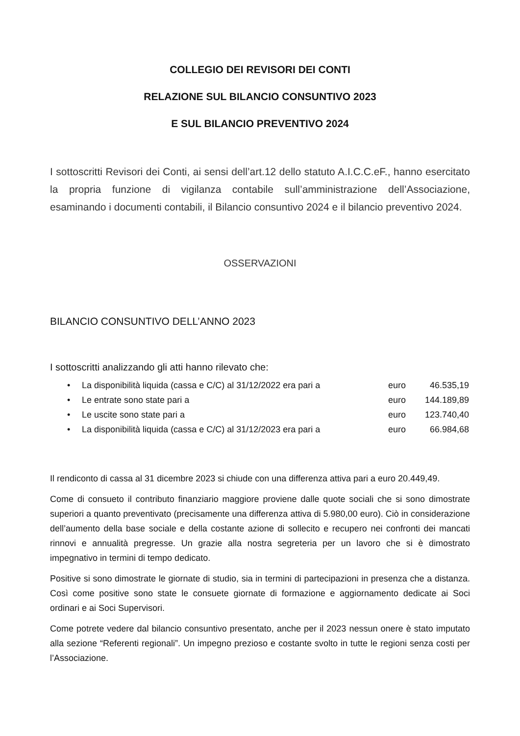COLLEGIO DEI REVISORI DEI CONTI
RELAZIONE SUL BILANCIO CONSUNTIVO 2023
E SUL BILANCIO PREVENTIVO 2024
I sottoscritti Revisori dei Conti, ai sensi dell’art.12 dello statuto A.I.C.C.eF., hanno esercitato la propria funzione di vigilanza contabile sull’amministrazione dell’Associazione, esaminando i documenti contabili, il Bilancio consuntivo 2024 e il bilancio preventivo 2024.
OSSERVAZIONI
BILANCIO CONSUNTIVO DELL’ANNO 2023
I sottoscritti analizzando gli atti hanno rilevato che:
| • | La disponibilità liquida (cassa e C/C) al 31/12/2022 era pari a | euro | 46.535,19 |
| • | Le entrate sono state pari a | euro | 144.189,89 |
| • | Le uscite sono state pari a | euro | 123.740,40 |
| • | La disponibilità liquida (cassa e C/C) al 31/12/2023 era pari a | euro | 66.984,68 |
Il rendiconto di cassa al 31 dicembre 2023 si chiude con una differenza attiva pari a euro 20.449,49.
Come di consueto il contributo finanziario maggiore proviene dalle quote sociali che si sono dimostrate superiori a quanto preventivato (precisamente una differenza attiva di 5.980,00 euro). Ciò in considerazione dell’aumento della base sociale e della costante azione di sollecito e recupero nei confronti dei mancati rinnovi e annualità pregresse. Un grazie alla nostra segreteria per un lavoro che si è dimostrato impegnativo in termini di tempo dedicato.
Positive si sono dimostrate le giornate di studio, sia in termini di partecipazioni in presenza che a distanza. Così come positive sono state le consuete giornate di formazione e aggiornamento dedicate ai Soci ordinari e ai Soci Supervisori.
Come potrete vedere dal bilancio consuntivo presentato, anche per il 2023 nessun onere è stato imputato alla sezione “Referenti regionali”. Un impegno prezioso e costante svolto in tutte le regioni senza costi per l’Associazione.